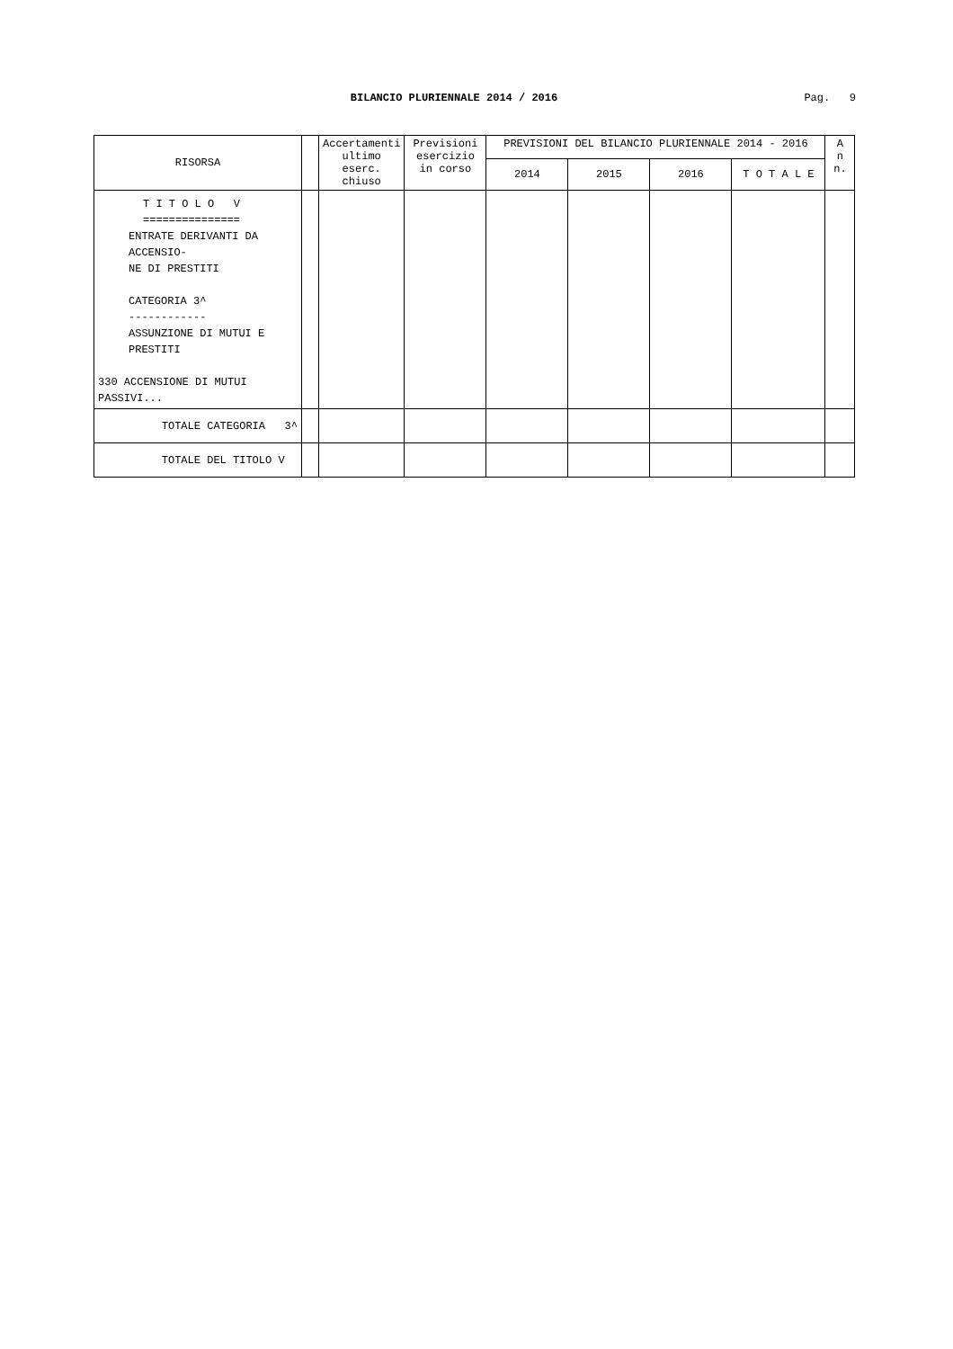BILANCIO PLURIENNALE 2014 / 2016
Pag. 9
| RISORSA | | Accertamenti ultimo eserc. chiuso | Previsioni esercizio in corso | PREVISIONI DEL BILANCIO PLURIENNALE 2014 - 2016 | | | | A n n. |
| --- | --- | --- | --- | --- | --- | --- | --- | --- |
| | | | | 2014 | 2015 | 2016 | T O T A L E | |
| T I T O L O V =============== ENTRATE DERIVANTI DA ACCENSIO- NE DI PRESTITI CATEGORIA 3^ ------------ ASSUNZIONE DI MUTUI E PRESTITI 330 ACCENSIONE DI MUTUI PASSIVI... | | | | | | | | |
| TOTALE CATEGORIA 3^ | | | | | | | | |
| TOTALE DEL TITOLO V | | | | | | | | |